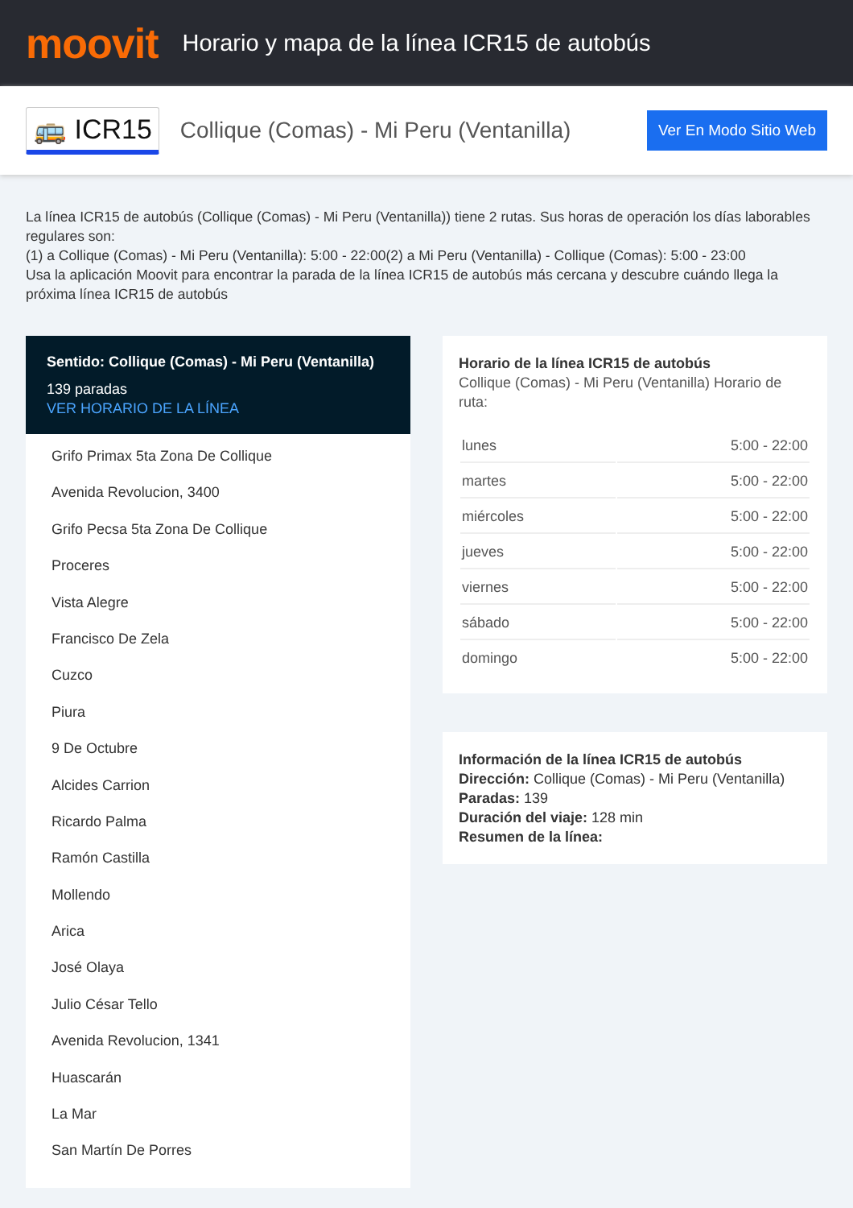moovit
Horario y mapa de la línea ICR15 de autobús
🚌 ICR15
Collique (Comas) - Mi Peru (Ventanilla)
Ver En Modo Sitio Web
La línea ICR15 de autobús (Collique (Comas) - Mi Peru (Ventanilla)) tiene 2 rutas. Sus horas de operación los días laborables regulares son:
(1) a Collique (Comas) - Mi Peru (Ventanilla): 5:00 - 22:00(2) a Mi Peru (Ventanilla) - Collique (Comas): 5:00 - 23:00
Usa la aplicación Moovit para encontrar la parada de la línea ICR15 de autobús más cercana y descubre cuándo llega la próxima línea ICR15 de autobús
Sentido: Collique (Comas) - Mi Peru (Ventanilla)
139 paradas
VER HORARIO DE LA LÍNEA
Grifo Primax 5ta Zona De Collique
Avenida Revolucion, 3400
Grifo Pecsa 5ta Zona De Collique
Proceres
Vista Alegre
Francisco De Zela
Cuzco
Piura
9 De Octubre
Alcides Carrion
Ricardo Palma
Ramón Castilla
Mollendo
Arica
José Olaya
Julio César Tello
Avenida Revolucion, 1341
Huascarán
La Mar
San Martín De Porres
Horario de la línea ICR15 de autobús
Collique (Comas) - Mi Peru (Ventanilla) Horario de ruta:
| lunes | 5:00 - 22:00 |
| martes | 5:00 - 22:00 |
| miércoles | 5:00 - 22:00 |
| jueves | 5:00 - 22:00 |
| viernes | 5:00 - 22:00 |
| sábado | 5:00 - 22:00 |
| domingo | 5:00 - 22:00 |
Información de la línea ICR15 de autobús
Dirección: Collique (Comas) - Mi Peru (Ventanilla)
Paradas: 139
Duración del viaje: 128 min
Resumen de la línea: